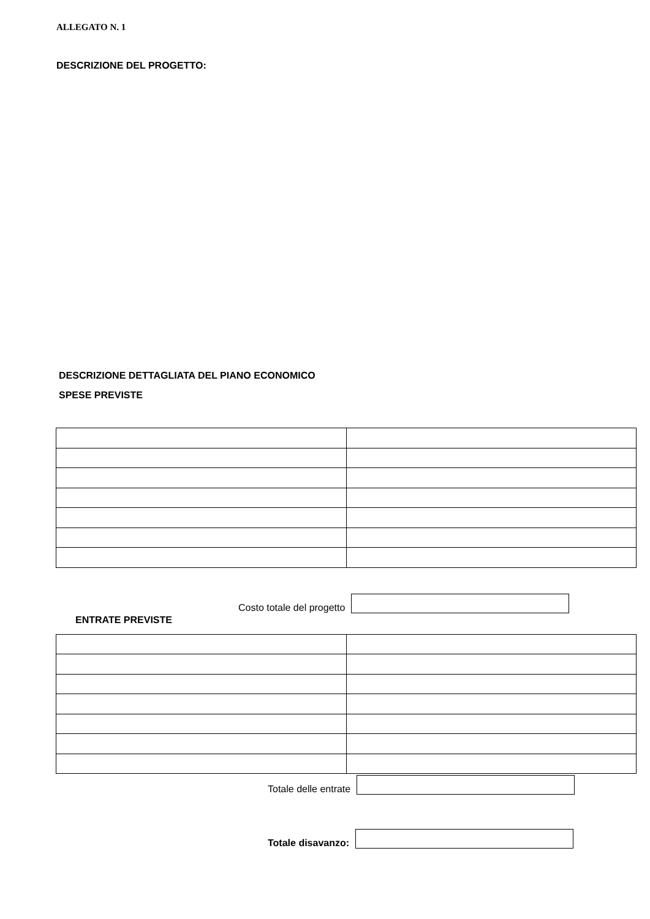ALLEGATO N. 1
DESCRIZIONE DEL PROGETTO:
DESCRIZIONE DETTAGLIATA DEL PIANO ECONOMICO
SPESE PREVISTE
Costo totale del progetto
ENTRATE PREVISTE
Totale delle entrate
Totale disavanzo: